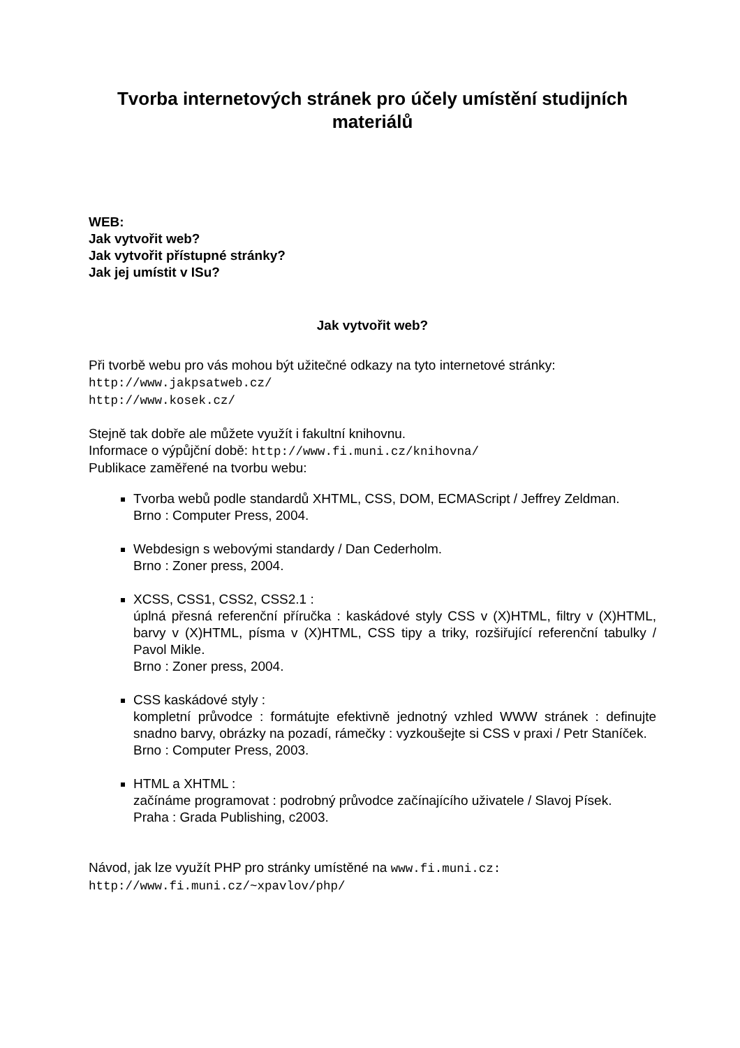Tvorba internetových stránek pro účely umístění studijních materiálů
WEB:
Jak vytvořit web?
Jak vytvořit přístupné stránky?
Jak jej umístit v ISu?
Jak vytvořit web?
Při tvorbě webu pro vás mohou být užitečné odkazy na tyto internetové stránky:
http://www.jakpsatweb.cz/
http://www.kosek.cz/
Stejně tak dobře ale můžete využít i fakultní knihovnu.
Informace o výpůjční době: http://www.fi.muni.cz/knihovna/
Publikace zaměřené na tvorbu webu:
Tvorba webů podle standardů XHTML, CSS, DOM, ECMAScript / Jeffrey Zeldman.
Brno : Computer Press, 2004.
Webdesign s webovými standardy / Dan Cederholm.
Brno : Zoner press, 2004.
XCSS, CSS1, CSS2, CSS2.1 :
úplná přesná referenční příručka : kaskádové styly CSS v (X)HTML, filtry v (X)HTML, barvy v (X)HTML, písma v (X)HTML, CSS tipy a triky, rozšiřující referenční tabulky / Pavol Mikle.
Brno : Zoner press, 2004.
CSS kaskádové styly :
kompletní průvodce : formátujte efektivně jednotný vzhled WWW stránek : definujte snadno barvy, obrázky na pozadí, rámečky : vyzkoušejte si CSS v praxi / Petr Staníček.
Brno : Computer Press, 2003.
HTML a XHTML :
začínáme programovat : podrobný průvodce začínajícího uživatele / Slavoj Písek.
Praha : Grada Publishing, c2003.
Návod, jak lze využít PHP pro stránky umístěné na www.fi.muni.cz:
http://www.fi.muni.cz/~xpavlov/php/